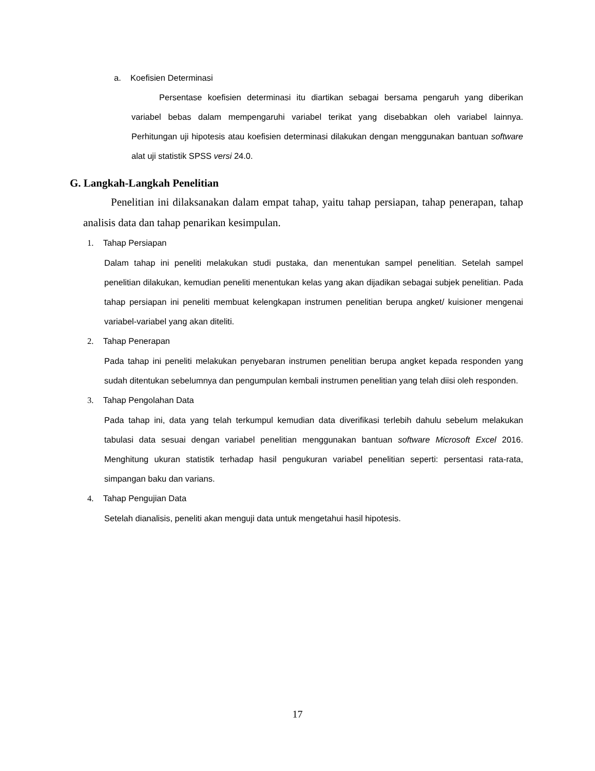a. Koefisien Determinasi
Persentase koefisien determinasi itu diartikan sebagai bersama pengaruh yang diberikan variabel bebas dalam mempengaruhi variabel terikat yang disebabkan oleh variabel lainnya. Perhitungan uji hipotesis atau koefisien determinasi dilakukan dengan menggunakan bantuan software alat uji statistik SPSS versi 24.0.
G. Langkah-Langkah Penelitian
Penelitian ini dilaksanakan dalam empat tahap, yaitu tahap persiapan, tahap penerapan, tahap analisis data dan tahap penarikan kesimpulan.
1. Tahap Persiapan
Dalam tahap ini peneliti melakukan studi pustaka, dan menentukan sampel penelitian. Setelah sampel penelitian dilakukan, kemudian peneliti menentukan kelas yang akan dijadikan sebagai subjek penelitian. Pada tahap persiapan ini peneliti membuat kelengkapan instrumen penelitian berupa angket/ kuisioner mengenai variabel-variabel yang akan diteliti.
2. Tahap Penerapan
Pada tahap ini peneliti melakukan penyebaran instrumen penelitian berupa angket kepada responden yang sudah ditentukan sebelumnya dan pengumpulan kembali instrumen penelitian yang telah diisi oleh responden.
3. Tahap Pengolahan Data
Pada tahap ini, data yang telah terkumpul kemudian data diverifikasi terlebih dahulu sebelum melakukan tabulasi data sesuai dengan variabel penelitian menggunakan bantuan software Microsoft Excel 2016. Menghitung ukuran statistik terhadap hasil pengukuran variabel penelitian seperti: persentasi rata-rata, simpangan baku dan varians.
4. Tahap Pengujian Data
Setelah dianalisis, peneliti akan menguji data untuk mengetahui hasil hipotesis.
17